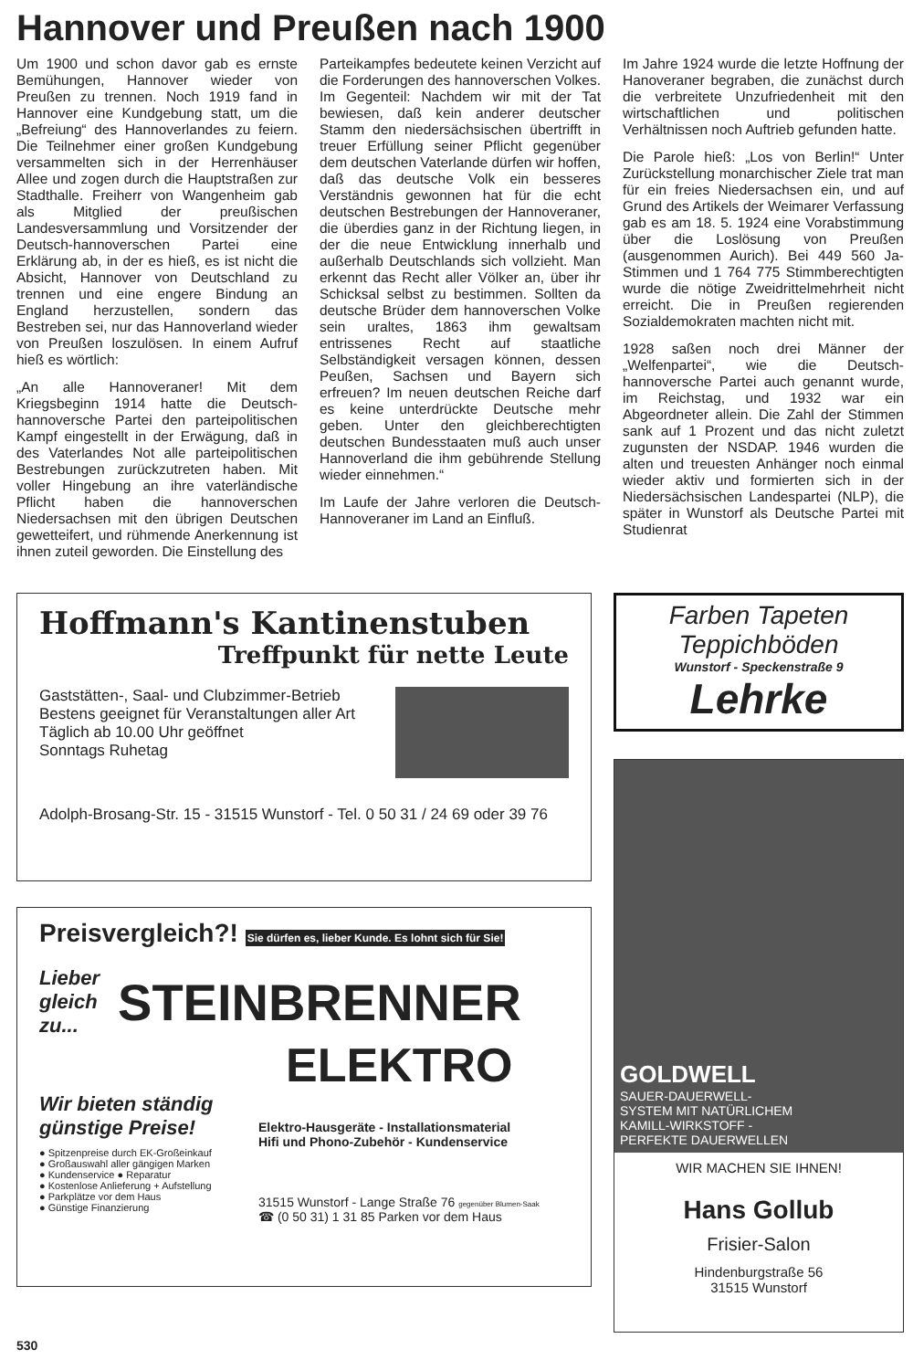Hannover und Preußen nach 1900
Um 1900 und schon davor gab es ernste Bemühungen, Hannover wieder von Preußen zu trennen. Noch 1919 fand in Hannover eine Kundgebung statt, um die „Befreiung“ des Hannoverlandes zu feiern. Die Teilnehmer einer großen Kundgebung versammelten sich in der Herrenhäuser Allee und zogen durch die Hauptstraßen zur Stadthalle. Freiherr von Wangenheim gab als Mitglied der preußischen Landesversammlung und Vorsitzender der Deutsch-hannoverschen Partei eine Erklärung ab, in der es hieß, es ist nicht die Absicht, Hannover von Deutschland zu trennen und eine engere Bindung an England herzustellen, sondern das Bestreben sei, nur das Hannoverland wieder von Preußen loszulösen. In einem Aufruf hieß es wörtlich:
„An alle Hannoveraner! Mit dem Kriegsbeginn 1914 hatte die Deutsch-hannoversche Partei den parteipolitischen Kampf eingestellt in der Erwägung, daß in des Vaterlandes Not alle parteipolitischen Bestrebungen zurückzutreten haben. Mit voller Hingebung an ihre vaterländische Pflicht haben die hannoverschen Niedersachsen mit den übrigen Deutschen gewetteifert, und rühmende Anerkennung ist ihnen zuteil geworden. Die Einstellung des
Parteikampfes bedeutete keinen Verzicht auf die Forderungen des hannoverschen Volkes. Im Gegenteil: Nachdem wir mit der Tat bewiesen, daß kein anderer deutscher Stamm den niedersächsischen übertrifft in treuer Erfüllung seiner Pflicht gegenüber dem deutschen Vaterlande dürfen wir hoffen, daß das deutsche Volk ein besseres Verständnis gewonnen hat für die echt deutschen Bestrebungen der Hannoveraner, die überdies ganz in der Richtung liegen, in der die neue Entwicklung innerhalb und außerhalb Deutschlands sich vollzieht. Man erkennt das Recht aller Völker an, über ihr Schicksal selbst zu bestimmen. Sollten da deutsche Brüder dem hannoverschen Volke sein uraltes, 1863 ihm gewaltsam entrissenes Recht auf staatliche Selbständigkeit versagen können, dessen Peußen, Sachsen und Bayern sich erfreuen? Im neuen deutschen Reiche darf es keine unterdrückte Deutsche mehr geben. Unter den gleichberechtigten deutschen Bundesstaaten muß auch unser Hannoverland die ihm gebührende Stellung wieder einnehmen.“
Im Laufe der Jahre verloren die Deutsch-Hannoveraner im Land an Einfluß.
Im Jahre 1924 wurde die letzte Hoffnung der Hanoveraner begraben, die zunächst durch die verbreitete Unzufriedenheit mit den wirtschaftlichen und politischen Verhältnissen noch Auftrieb gefunden hatte.
Die Parole hieß: „Los von Berlin!“ Unter Zurückstellung monarchischer Ziele trat man für ein freies Niedersachsen ein, und auf Grund des Artikels der Weimarer Verfassung gab es am 18. 5. 1924 eine Vorabstimmung über die Loslösung von Preußen (ausgenommen Aurich). Bei 449 560 Ja-Stimmen und 1 764 775 Stimmberechtigten wurde die nötige Zweidrittelmehrheit nicht erreicht. Die in Preußen regierenden Sozialdemokraten machten nicht mit.
1928 saßen noch drei Männer der „Welfenpartei“, wie die Deutsch-hannoversche Partei auch genannt wurde, im Reichstag, und 1932 war ein Abgeordneter allein. Die Zahl der Stimmen sank auf 1 Prozent und das nicht zuletzt zugunsten der NSDAP. 1946 wurden die alten und treuesten Anhänger noch einmal wieder aktiv und formierten sich in der Niedersächsischen Landespartei (NLP), die später in Wunstorf als Deutsche Partei mit Studienrat
Hoffmann's Kantinenstuben
Treffpunkt für nette Leute
Gaststätten-, Saal- und Clubzimmer-Betrieb
Bestens geeignet für Veranstaltungen aller Art
Täglich ab 10.00 Uhr geöffnet
Sonntags Ruhetag
Adolph-Brosang-Str. 15 - 31515 Wunstorf - Tel. 0 50 31 / 24 69 oder 39 76
Preisvergleich?! Sie dürfen es, lieber Kunde. Es lohnt sich für Sie!
Lieber
gleich
zu...
STEINBRENNER
ELEKTRO
Wir bieten ständig günstige Preise!
● Spitzenpreise durch EK-Großeinkauf
● Großauswahl aller gängigen Marken
● Kundenservice ● Reparatur
● Kostenlose Anlieferung + Aufstellung
● Parkplätze vor dem Haus
● Günstige Finanzierung
Elektro-Hausgeräte - Installationsmaterial
Hifi und Phono-Zubehör - Kundenservice
31515 Wunstorf - Lange Straße 76 gegenüber Blumen-Saak
☎ (0 50 31) 1 31 85 Parken vor dem Haus
Farben Tapeten
Teppichböden
Wunstorf - Speckenstraße 9
Lehrke
GOLDWELL
SAUER-DAUERWELL-
SYSTEM MIT NATÜRLICHEM
KAMILL-WIRKSTOFF -
PERFEKTE DAUERWELLEN
WIR MACHEN SIE IHNEN!
Hans Gollub
Frisier-Salon
Hindenburgstraße 56
31515 Wunstorf
530